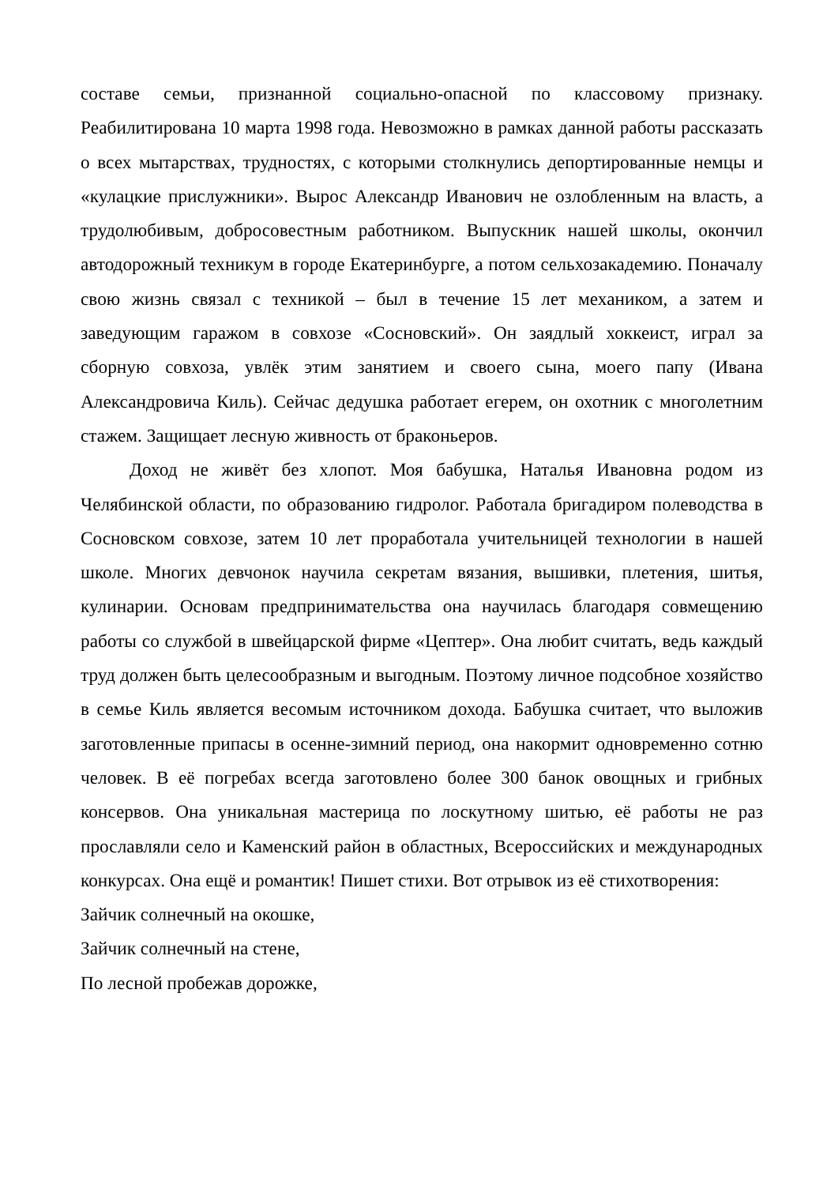составе семьи, признанной социально-опасной по классовому признаку. Реабилитирована 10 марта 1998 года. Невозможно в рамках данной работы рассказать о всех мытарствах, трудностях, с которыми столкнулись депортированные немцы и «кулацкие прислужники». Вырос Александр Иванович не озлобленным на власть, а трудолюбивым, добросовестным работником. Выпускник нашей школы, окончил автодорожный техникум в городе Екатеринбурге, а потом сельхозакадемию. Поначалу свою жизнь связал с техникой – был в течение 15 лет механиком, а затем и заведующим гаражом в совхозе «Сосновский». Он заядлый хоккеист, играл за сборную совхоза, увлёк этим занятием и своего сына, моего папу (Ивана Александровича Киль). Сейчас дедушка работает егерем, он охотник с многолетним стажем. Защищает лесную живность от браконьеров.
Доход не живёт без хлопот. Моя бабушка, Наталья Ивановна родом из Челябинской области, по образованию гидролог. Работала бригадиром полеводства в Сосновском совхозе, затем 10 лет проработала учительницей технологии в нашей школе. Многих девчонок научила секретам вязания, вышивки, плетения, шитья, кулинарии. Основам предпринимательства она научилась благодаря совмещению работы со службой в швейцарской фирме «Цептер». Она любит считать, ведь каждый труд должен быть целесообразным и выгодным. Поэтому личное подсобное хозяйство в семье Киль является весомым источником дохода. Бабушка считает, что выложив заготовленные припасы в осенне-зимний период, она накормит одновременно сотню человек. В её погребах всегда заготовлено более 300 банок овощных и грибных консервов. Она уникальная мастерица по лоскутному шитью, её работы не раз прославляли село и Каменский район в областных, Всероссийских и международных конкурсах. Она ещё и романтик! Пишет стихи. Вот отрывок из её стихотворения:
Зайчик солнечный на окошке,
Зайчик солнечный на стене,
По лесной пробежав дорожке,